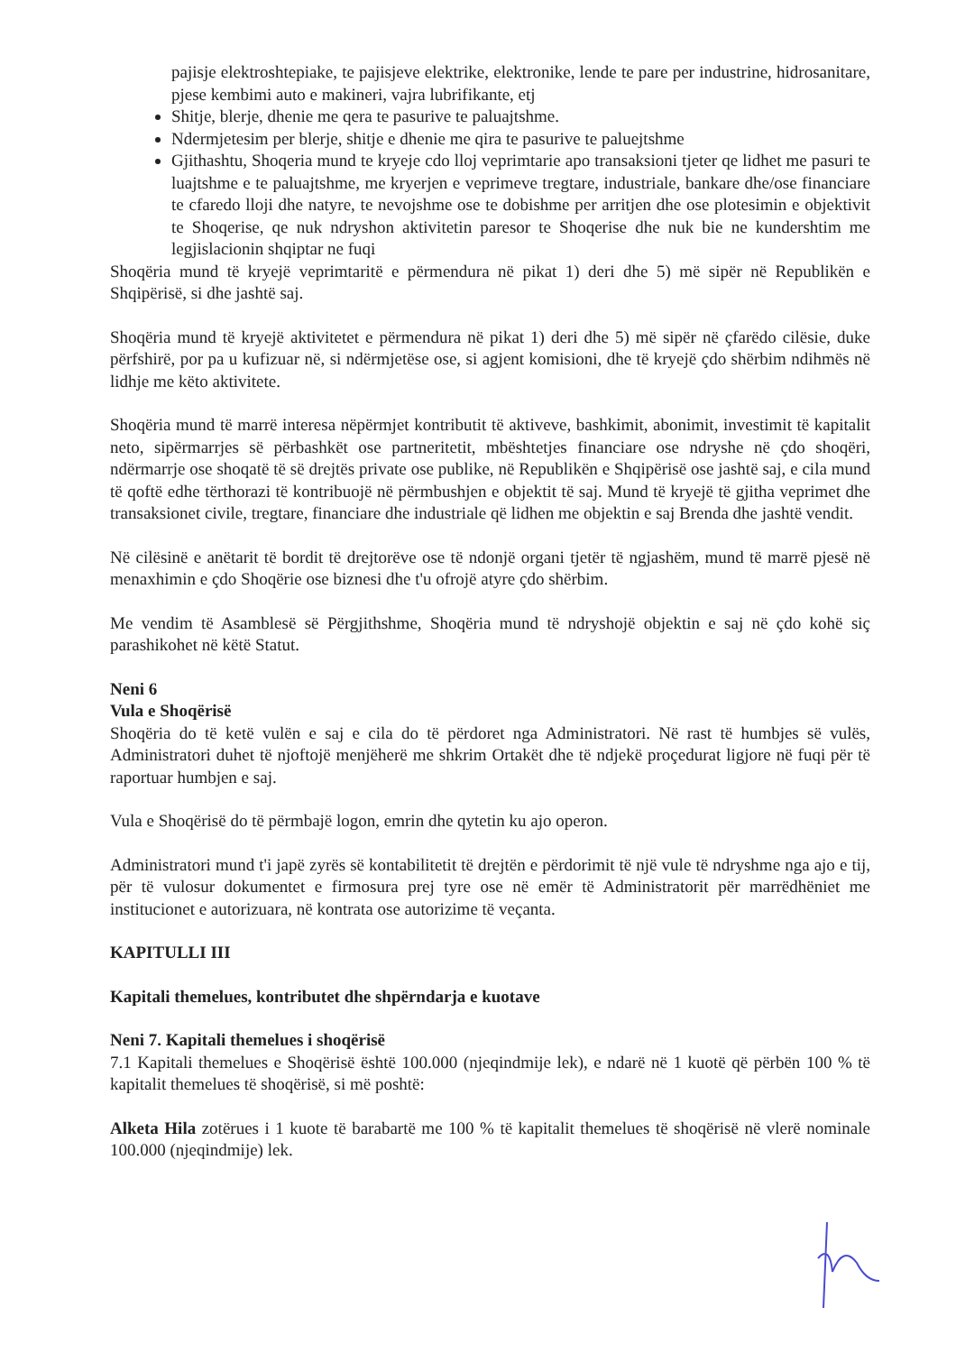pajisje elektroshtepiake, te pajisjeve elektrike, elektronike, lende te pare per industrine, hidrosanitare, pjese kembimi auto e makineri, vajra lubrifikante, etj
Shitje, blerje, dhenie me qera te pasurive te paluajtshme.
Ndermjetesim per blerje, shitje e dhenie me qira te pasurive te paluejtshme
Gjithashtu, Shoqeria mund te kryeje cdo lloj veprimtarie apo transaksioni tjeter qe lidhet me pasuri te luajtshme e te paluajtshme, me kryerjen e veprimeve tregtare, industriale, bankare dhe/ose financiare te cfaredo lloji dhe natyre, te nevojshme ose te dobishme per arritjen dhe ose plotesimin e objektivit te Shoqerise, qe nuk ndryshon aktivitetin paresor te Shoqerise dhe nuk bie ne kundershtim me legjislacionin shqiptar ne fuqi
Shoqëria mund të kryejë veprimtaritë e përmendura në pikat 1) deri dhe 5) më sipër në Republikën e Shqipërisë, si dhe jashtë saj.
Shoqëria mund të kryejë aktivitetet e përmendura në pikat 1) deri dhe 5) më sipër në çfarëdo cilësie, duke përfshirë, por pa u kufizuar në, si ndërmjetëse ose, si agjent komisioni, dhe të kryejë çdo shërbim ndihmës në lidhje me këto aktivitete.
Shoqëria mund të marrë interesa nëpërmjet kontributit të aktiveve, bashkimit, abonimit, investimit të kapitalit neto, sipërmarrjes së përbashkët ose partneritetit, mbështetjes financiare ose ndryshe në çdo shoqëri, ndërmarrje ose shoqatë të së drejtës private ose publike, në Republikën e Shqipërisë ose jashtë saj, e cila mund të qoftë edhe tërthorazi të kontribuojë në përmbushjen e objektit të saj. Mund të kryejë të gjitha veprimet dhe transaksionet civile, tregtare, financiare dhe industriale që lidhen me objektin e saj Brenda dhe jashtë vendit.
Në cilësinë e anëtarit të bordit të drejtorëve ose të ndonjë organi tjetër të ngjashëm, mund të marrë pjesë në menaxhimin e çdo Shoqërie ose biznesi dhe t'u ofrojë atyre çdo shërbim.
Me vendim të Asamblesë së Përgjithshme, Shoqëria mund të ndryshojë objektin e saj në çdo kohë siç parashikohet në këtë Statut.
Neni 6
Vula e Shoqërisë
Shoqëria do të ketë vulën e saj e cila do të përdoret nga Administratori. Në rast të humbjes së vulës, Administratori duhet të njoftojë menjëherë me shkrim Ortakët dhe të ndjekë proçedurat ligjore në fuqi për të raportuar humbjen e saj.
Vula e Shoqërisë do të përmbajë logon, emrin dhe qytetin ku ajo operon.
Administratori mund t'i japë zyrës së kontabilitetit të drejtën e përdorimit të një vule të ndryshme nga ajo e tij, për të vulosur dokumentet e firmosura prej tyre ose në emër të Administratorit për marrëdhëniet me institucionet e autorizuara, në kontrata ose autorizime të veçanta.
KAPITULLI III
Kapitali themelues, kontributet dhe shpërndarja e kuotave
Neni 7. Kapitali themelues i shoqërisë
7.1 Kapitali themelues e Shoqërisë është 100.000 (njeqindmije lek), e ndarë në 1 kuotë që përbën 100 % të kapitalit themelues të shoqërisë, si më poshtë:
Alketa Hila zotërues i 1 kuote të barabartë me 100 % të kapitalit themelues të shoqërisë në vlerë nominale 100.000 (njeqindmije) lek.